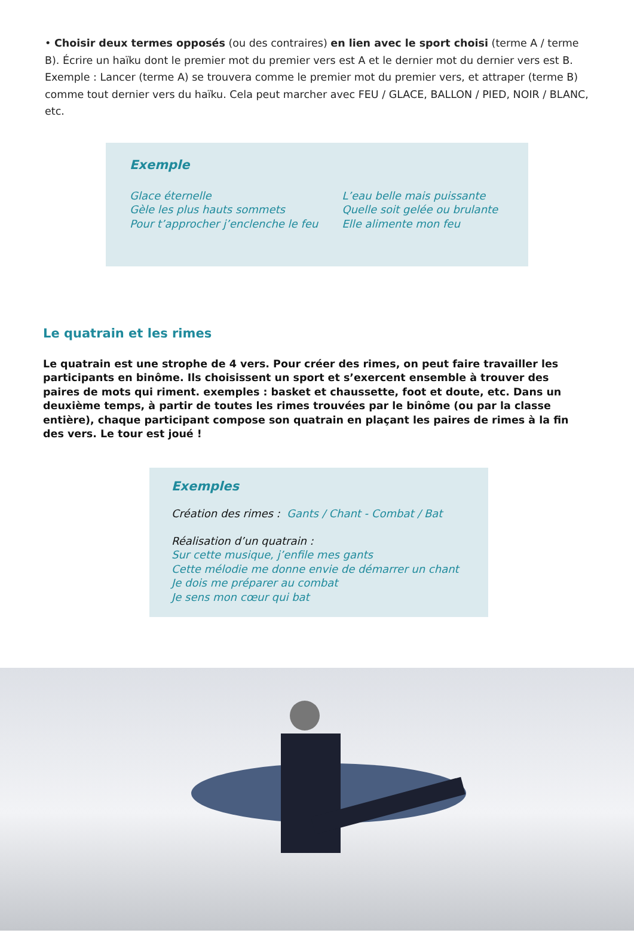• Choisir deux termes opposés (ou des contraires) en lien avec le sport choisi (terme A / terme B). Écrire un haïku dont le premier mot du premier vers est A et le dernier mot du dernier vers est B. Exemple : Lancer (terme A) se trouvera comme le premier mot du premier vers, et attraper (terme B) comme tout dernier vers du haïku. Cela peut marcher avec FEU / GLACE, BALLON / PIED, NOIR / BLANC, etc.
Exemple
Glace éternelle
Gèle les plus hauts sommets
Pour t’approcher j’enclenche le feu
L’eau belle mais puissante
Quelle soit gelée ou brulante
Elle alimente mon feu
Le quatrain et les rimes
Le quatrain est une strophe de 4 vers. Pour créer des rimes, on peut faire travailler les participants en binôme. Ils choisissent un sport et s’exercent ensemble à trouver des paires de mots qui riment. exemples : basket et chaussette, foot et doute, etc. Dans un deuxième temps, à partir de toutes les rimes trouvées par le binôme (ou par la classe entière), chaque participant compose son quatrain en plaçant les paires de rimes à la fin des vers. Le tour est joué !
Exemples
Création des rimes : Gants / Chant - Combat / Bat
Réalisation d’un quatrain :
Sur cette musique, j’enfile mes gants
Cette mélodie me donne envie de démarrer un chant
Je dois me préparer au combat
Je sens mon cœur qui bat